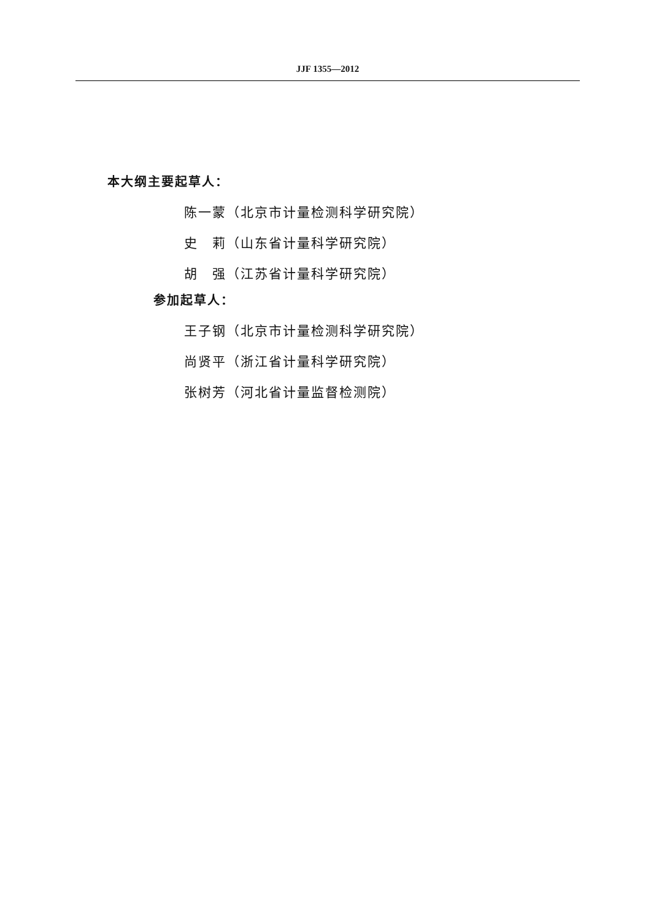JJF 1355—2012
本大纲主要起草人：
陈一蒙（北京市计量检测科学研究院）
史　莉（山东省计量科学研究院）
胡　强（江苏省计量科学研究院）
参加起草人：
王子钢（北京市计量检测科学研究院）
尚贤平（浙江省计量科学研究院）
张树芳（河北省计量监督检测院）